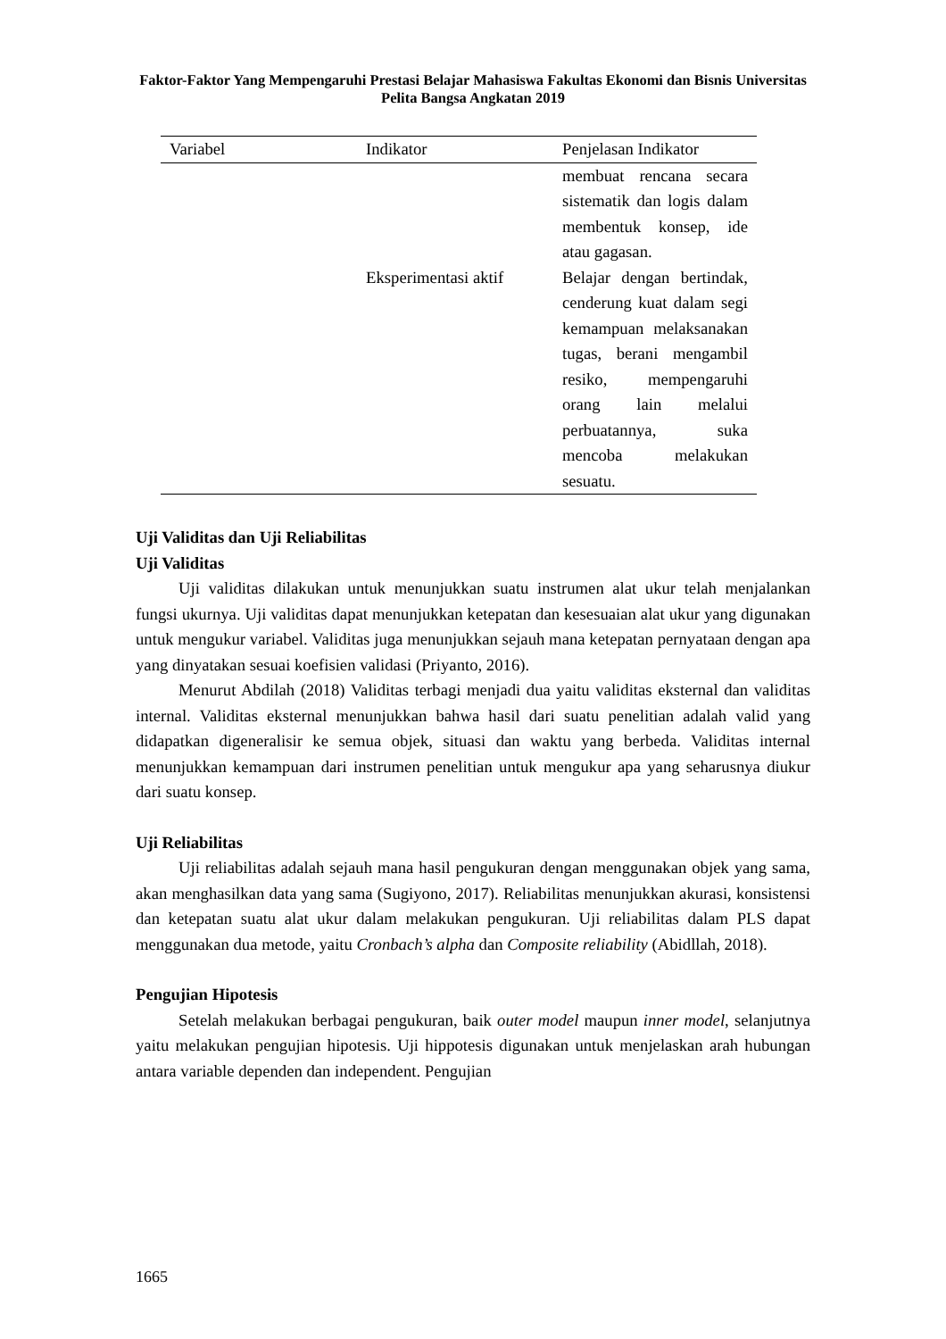Faktor-Faktor Yang Mempengaruhi Prestasi Belajar Mahasiswa Fakultas Ekonomi dan Bisnis Universitas Pelita Bangsa Angkatan 2019
| Variabel | Indikator | Penjelasan Indikator |
| --- | --- | --- |
| | | membuat rencana secara sistematik dan logis dalam membentuk konsep, ide atau gagasan. |
| | Eksperimentasi aktif | Belajar dengan bertindak, cenderung kuat dalam segi kemampuan melaksanakan tugas, berani mengambil resiko, mempengaruhi orang lain melalui perbuatannya, suka mencoba melakukan sesuatu. |
Uji Validitas dan Uji Reliabilitas
Uji Validitas
Uji validitas dilakukan untuk menunjukkan suatu instrumen alat ukur telah menjalankan fungsi ukurnya. Uji validitas dapat menunjukkan ketepatan dan kesesuaian alat ukur yang digunakan untuk mengukur variabel. Validitas juga menunjukkan sejauh mana ketepatan pernyataan dengan apa yang dinyatakan sesuai koefisien validasi (Priyanto, 2016).
Menurut Abdilah (2018) Validitas terbagi menjadi dua yaitu validitas eksternal dan validitas internal. Validitas eksternal menunjukkan bahwa hasil dari suatu penelitian adalah valid yang didapatkan digeneralisir ke semua objek, situasi dan waktu yang berbeda. Validitas internal menunjukkan kemampuan dari instrumen penelitian untuk mengukur apa yang seharusnya diukur dari suatu konsep.
Uji Reliabilitas
Uji reliabilitas adalah sejauh mana hasil pengukuran dengan menggunakan objek yang sama, akan menghasilkan data yang sama (Sugiyono, 2017). Reliabilitas menunjukkan akurasi, konsistensi dan ketepatan suatu alat ukur dalam melakukan pengukuran. Uji reliabilitas dalam PLS dapat menggunakan dua metode, yaitu Cronbach’s alpha dan Composite reliability (Abidllah, 2018).
Pengujian Hipotesis
Setelah melakukan berbagai pengukuran, baik outer model maupun inner model, selanjutnya yaitu melakukan pengujian hipotesis. Uji hippotesis digunakan untuk menjelaskan arah hubungan antara variable dependen dan independent. Pengujian
1665